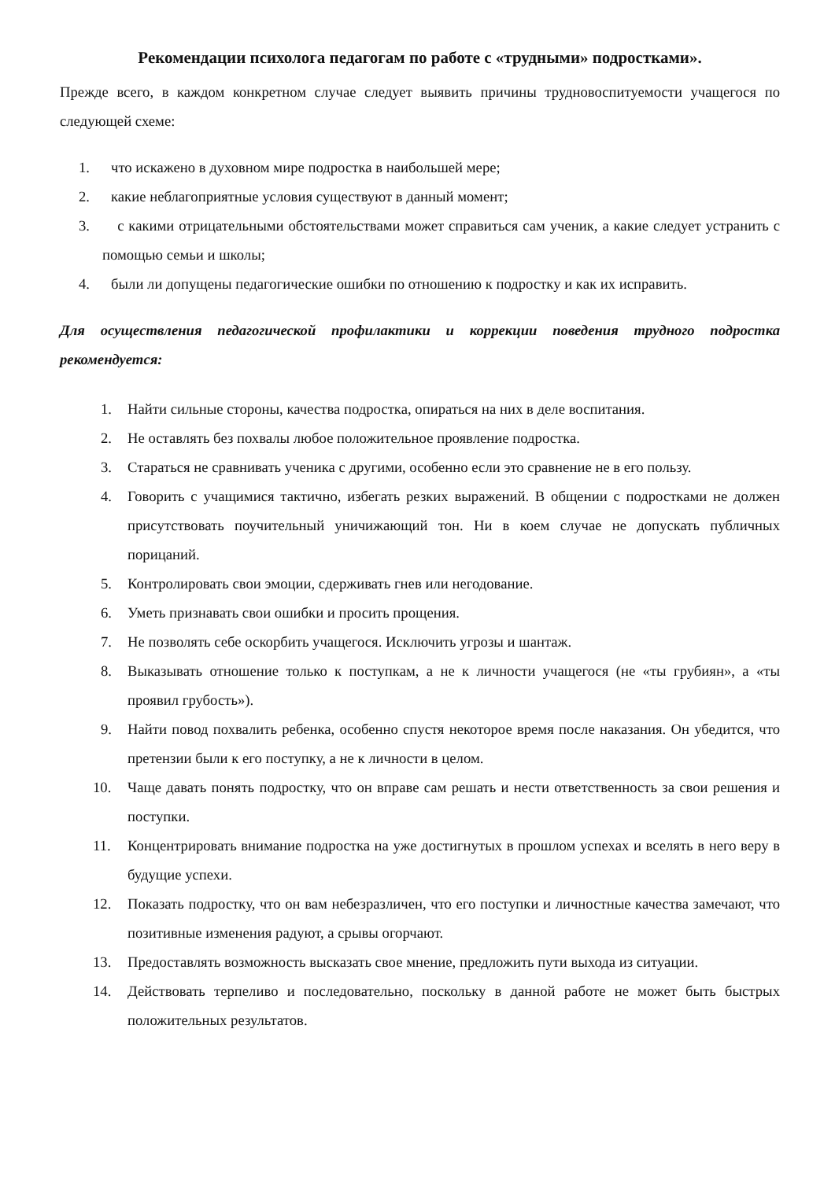Рекомендации психолога педагогам по работе с «трудными» подростками».
Прежде всего, в каждом конкретном случае следует выявить причины трудновоспитуемости учащегося по следующей схеме:
1. что искажено в духовном мире подростка в наибольшей мере;
2. какие неблагоприятные условия существуют в данный момент;
3. с какими отрицательными обстоятельствами может справиться сам ученик, а какие следует устранить с помощью семьи и школы;
4. были ли допущены педагогические ошибки по отношению к подростку и как их исправить.
Для осуществления педагогической профилактики и коррекции поведения трудного подростка рекомендуется:
1. Найти сильные стороны, качества подростка, опираться на них в деле воспитания.
2. Не оставлять без похвалы любое положительное проявление подростка.
3. Стараться не сравнивать ученика с другими, особенно если это сравнение не в его пользу.
4. Говорить с учащимися тактично, избегать резких выражений. В общении с подростками не должен присутствовать поучительный уничижающий тон. Ни в коем случае не допускать публичных порицаний.
5. Контролировать свои эмоции, сдерживать гнев или негодование.
6. Уметь признавать свои ошибки и просить прощения.
7. Не позволять себе оскорбить учащегося. Исключить угрозы и шантаж.
8. Выказывать отношение только к поступкам, а не к личности учащегося (не «ты грубиян», а «ты проявил грубость»).
9. Найти повод похвалить ребенка, особенно спустя некоторое время после наказания. Он убедится, что претензии были к его поступку, а не к личности в целом.
10. Чаще давать понять подростку, что он вправе сам решать и нести ответственность за свои решения и поступки.
11. Концентрировать внимание подростка на уже достигнутых в прошлом успехах и вселять в него веру в будущие успехи.
12. Показать подростку, что он вам небезразличен, что его поступки и личностные качества замечают, что позитивные изменения радуют, а срывы огорчают.
13. Предоставлять возможность высказать свое мнение, предложить пути выхода из ситуации.
14. Действовать терпеливо и последовательно, поскольку в данной работе не может быть быстрых положительных результатов.